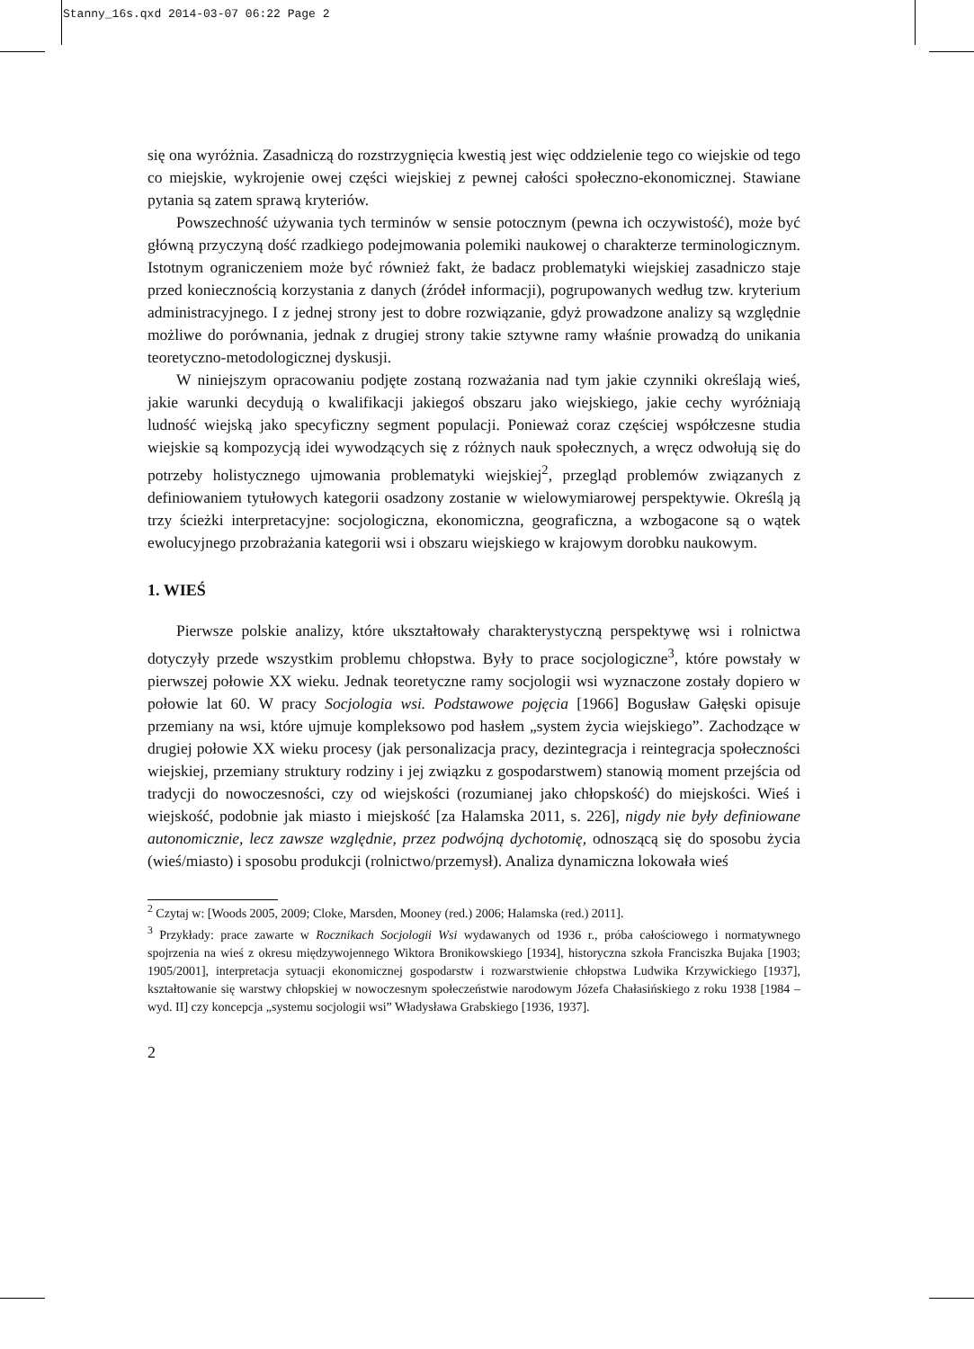Stanny_16s.qxd 2014-03-07 06:22 Page 2
się ona wyróżnia. Zasadniczą do rozstrzygnięcia kwestią jest więc oddzielenie tego co wiejskie od tego co miejskie, wykrojenie owej części wiejskiej z pewnej całości społeczno-ekonomicznej. Stawiane pytania są zatem sprawą kryteriów.
Powszechność używania tych terminów w sensie potocznym (pewna ich oczywistość), może być główną przyczyną dość rzadkiego podejmowania polemiki naukowej o charakterze terminologicznym. Istotnym ograniczeniem może być również fakt, że badacz problematyki wiejskiej zasadniczo staje przed koniecznością korzystania z danych (źródeł informacji), pogrupowanych według tzw. kryterium administracyjnego. I z jednej strony jest to dobre rozwiązanie, gdyż prowadzone analizy są względnie możliwe do porównania, jednak z drugiej strony takie sztywne ramy właśnie prowadzą do unikania teoretyczno-metodologicznej dyskusji.
W niniejszym opracowaniu podjęte zostaną rozważania nad tym jakie czynniki określają wieś, jakie warunki decydują o kwalifikacji jakiegoś obszaru jako wiejskiego, jakie cechy wyróżniają ludność wiejską jako specyficzny segment populacji. Ponieważ coraz częściej współczesne studia wiejskie są kompozycją idei wywodzących się z różnych nauk społecznych, a wręcz odwołują się do potrzeby holistycznego ujmowania problematyki wiejskiej<sup>2</sup>, przegląd problemów związanych z definiowaniem tytułowych kategorii osadzony zostanie w wielowymiarowej perspektywie. Określą ją trzy ścieżki interpretacyjne: socjologiczna, ekonomiczna, geograficzna, a wzbogacone są o wątek ewolucyjnego przobrażania kategorii wsi i obszaru wiejskiego w krajowym dorobku naukowym.
1. WIEŚ
Pierwsze polskie analizy, które ukształtowały charakterystyczną perspektywę wsi i rolnictwa dotyczyły przede wszystkim problemu chłopstwa. Były to prace socjologiczne<sup>3</sup>, które powstały w pierwszej połowie XX wieku. Jednak teoretyczne ramy socjologii wsi wyznaczone zostały dopiero w połowie lat 60. W pracy Socjologia wsi. Podstawowe pojęcia [1966] Bogusław Gałęski opisuje przemiany na wsi, które ujmuje kompleksowo pod hasłem „system życia wiejskiego”. Zachodzące w drugiej połowie XX wieku procesy (jak personalizacja pracy, dezintegracja i reintegracja społeczności wiejskiej, przemiany struktury rodziny i jej związku z gospodarstwem) stanowią moment przejścia od tradycji do nowoczesności, czy od wiejskości (rozumianej jako chłopskość) do miejskości. Wieś i wiejskość, podobnie jak miasto i miejskość [za Halamska 2011, s. 226], nigdy nie były definiowane autonomicznie, lecz zawsze względnie, przez podwójną dychotomię, odnoszącą się do sposobu życia (wieś/miasto) i sposobu produkcji (rolnictwo/przemysł). Analiza dynamiczna lokowała wieś
<sup>2</sup> Czytaj w: [Woods 2005, 2009; Cloke, Marsden, Mooney (red.) 2006; Halamska (red.) 2011].
<sup>3</sup> Przykłady: prace zawarte w Rocznikach Socjologii Wsi wydawanych od 1936 r., próba całościowego i normatywnego spojrzenia na wieś z okresu międzywojennego Wiktora Bronikowskiego [1934], historyczna szkoła Franciszka Bujaka [1903; 1905/2001], interpretacja sytuacji ekonomicznej gospodarstw i rozwarstwienie chłopstwa Ludwika Krzywickiego [1937], kształtowanie się warstwy chłopskiej w nowoczesnym społeczeństwie narodowym Józefa Chałasińskiego z roku 1938 [1984 – wyd. II] czy koncepcja „systemu socjologii wsi” Władysława Grabskiego [1936, 1937].
2